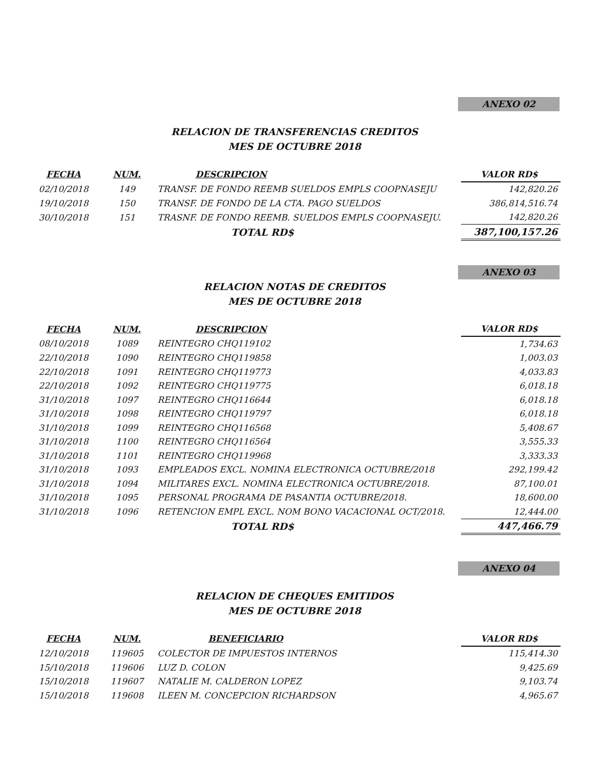ANEXO 02
RELACION DE TRANSFERENCIAS CREDITOS
MES DE OCTUBRE 2018
| FECHA | NUM. | DESCRIPCION | VALOR RD$ |
| --- | --- | --- | --- |
| 02/10/2018 | 149 | TRANSF. DE FONDO REEMB SUELDOS EMPLS COOPNASEJU | 142,820.26 |
| 19/10/2018 | 150 | TRANSF. DE FONDO DE LA CTA. PAGO SUELDOS | 386,814,516.74 |
| 30/10/2018 | 151 | TRASNF. DE FONDO REEMB. SUELDOS EMPLS COOPNASEJU. | 142,820.26 |
| | | TOTAL RD$ | 387,100,157.26 |
ANEXO 03
RELACION NOTAS DE CREDITOS
MES DE OCTUBRE 2018
| FECHA | NUM. | DESCRIPCION | VALOR RD$ |
| --- | --- | --- | --- |
| 08/10/2018 | 1089 | REINTEGRO CHQ119102 | 1,734.63 |
| 22/10/2018 | 1090 | REINTEGRO CHQ119858 | 1,003.03 |
| 22/10/2018 | 1091 | REINTEGRO CHQ119773 | 4,033.83 |
| 22/10/2018 | 1092 | REINTEGRO CHQ119775 | 6,018.18 |
| 31/10/2018 | 1097 | REINTEGRO CHQ116644 | 6,018.18 |
| 31/10/2018 | 1098 | REINTEGRO CHQ119797 | 6,018.18 |
| 31/10/2018 | 1099 | REINTEGRO CHQ116568 | 5,408.67 |
| 31/10/2018 | 1100 | REINTEGRO CHQ116564 | 3,555.33 |
| 31/10/2018 | 1101 | REINTEGRO CHQ119968 | 3,333.33 |
| 31/10/2018 | 1093 | EMPLEADOS EXCL. NOMINA ELECTRONICA OCTUBRE/2018 | 292,199.42 |
| 31/10/2018 | 1094 | MILITARES EXCL. NOMINA ELECTRONICA OCTUBRE/2018. | 87,100.01 |
| 31/10/2018 | 1095 | PERSONAL PROGRAMA DE PASANTIA OCTUBRE/2018. | 18,600.00 |
| 31/10/2018 | 1096 | RETENCION EMPL EXCL. NOM BONO VACACIONAL OCT/2018. | 12,444.00 |
| | | TOTAL RD$ | 447,466.79 |
ANEXO 04
RELACION DE CHEQUES EMITIDOS
MES DE OCTUBRE 2018
| FECHA | NUM. | BENEFICIARIO | VALOR RD$ |
| --- | --- | --- | --- |
| 12/10/2018 | 119605 | COLECTOR DE IMPUESTOS INTERNOS | 115,414.30 |
| 15/10/2018 | 119606 | LUZ D. COLON | 9,425.69 |
| 15/10/2018 | 119607 | NATALIE M. CALDERON LOPEZ | 9,103.74 |
| 15/10/2018 | 119608 | ILEEN M. CONCEPCION RICHARDSON | 4,965.67 |